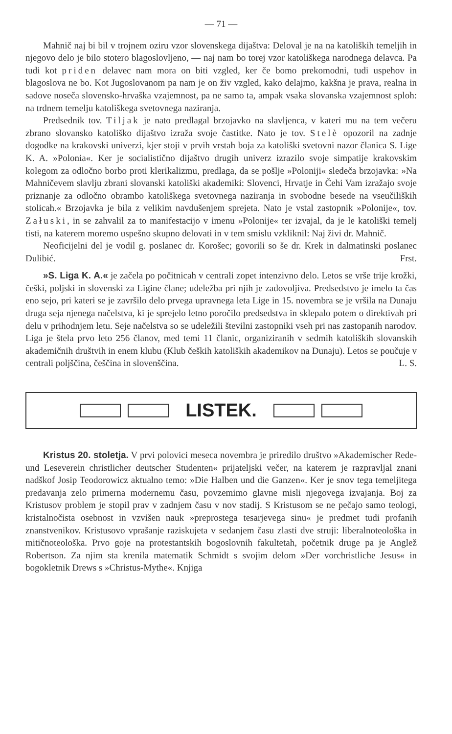— 71 —
Mahnič naj bi bil v trojnem oziru vzor slovenskega dijaštva: Deloval je na na katoliških temeljih in njegovo delo je bilo stotero blagoslovljeno, — naj nam bo torej vzor katoliškega narodnega delavca. Pa tudi kot priden delavec nam mora on biti vzgled, ker če bomo prekomodni, tudi uspehov in blagoslova ne bo. Kot Jugoslovanom pa nam je on živ vzgled, kako delajmo, kakšna je prava, realna in sadove noseča slovensko-hrvaška vzajemnost, pa ne samo ta, ampak vsaka slovanska vzajemnost sploh: na trdnem temelju katoliškega svetovnega naziranja.
Predsednik tov. Tiljak je nato predlagal brzojavko na slavljenca, v kateri mu na tem večeru zbrano slovansko katoliško dijaštvo izraža svoje častitke. Nato je tov. Stelè opozoril na zadnje dogodke na krakovski univerzi, kjer stoji v prvih vrstah boja za katoliški svetovni nazor članica S. Lige K. A. »Polonia«. Ker je socialistično dijaštvo drugih univerz izrazilo svoje simpatije krakovskim kolegom za odločno borbo proti klerikalizmu, predlaga, da se pošlje »Poloniji« sledeča brzojavka: »Na Mahničevem slavlju zbrani slovanski katoliški akademiki: Slovenci, Hrvatje in Čehi Vam izražajo svoje priznanje za odločno obrambo katoliškega svetovnega naziranja in svobodne besede na vseučiliških stolicah.« Brzojavka je bila z velikim navdušenjem sprejeta. Nato je vstal zastopnik »Polonije«, tov. Załuski, in se zahvalil za to manifestacijo v imenu »Polonije« ter izvajal, da je le katoliški temelj tisti, na katerem moremo uspešno skupno delovati in v tem smislu vzkliknil: Naj živi dr. Mahnič.
Neoficijelni del je vodil g. poslanec dr. Korošec; govorili so še dr. Krek in dalmatinski poslanec Dulibić. Frst.
»S. Liga K. A.« je začela po počitnicah v centrali zopet intenzivno delo. Letos se vrše trije krožki, češki, poljski in slovenski za Ligine člane; udeležba pri njih je zadovoljiva. Predsedstvo je imelo ta čas eno sejo, pri kateri se je završilo delo prvega upravnega leta Lige in 15. novembra se je vršila na Dunaju druga seja njenega načelstva, ki je sprejelo letno poročilo predsedstva in sklepalo potem o direktivah pri delu v prihodnjem letu. Seje načelstva so se udeležili številni zastopniki vseh pri nas zastopanih narodov. Liga je štela prvo leto 256 članov, med temi 11 članic, organiziranih v sedmih katoliških slovanskih akademičnih društvih in enem klubu (Klub čeških katoliških akademikov na Dunaju). Letos se poučuje v centrali poljščina, češčina in slovenščina. L. S.
LISTEK.
Kristus 20. stoletja. V prvi polovici meseca novembra je priredilo društvo »Akademischer Rede- und Leseverein christlicher deutscher Studenten« prijateljski večer, na katerem je razpravljal znani nadškof Josip Teodorowicz aktualno temo: »Die Halben und die Ganzen«. Ker je snov tega temeljitega predavanja zelo primerna modernemu času, povzemimo glavne misli njegovega izvajanja. Boj za Kristusov problem je stopil prav v zadnjem času v nov stadij. S Kristusom se ne pečajo samo teologi, kristalnočista osebnost in vzvišen nauk »preprostega tesarjevega sinu« je predmet tudi profanih znanstvenikov. Kristusovo vprašanje raziskujeta v sedanjem času zlasti dve struji: liberalnoteološka in mitičnoteološka. Prvo goje na protestantskih bogoslovnih fakultetah, početnik druge pa je Anglež Robertson. Za njim sta krenila matematik Schmidt s svojim delom »Der vorchristliche Jesus« in bogokletnik Drews s »Christus-Mythe«. Knjiga